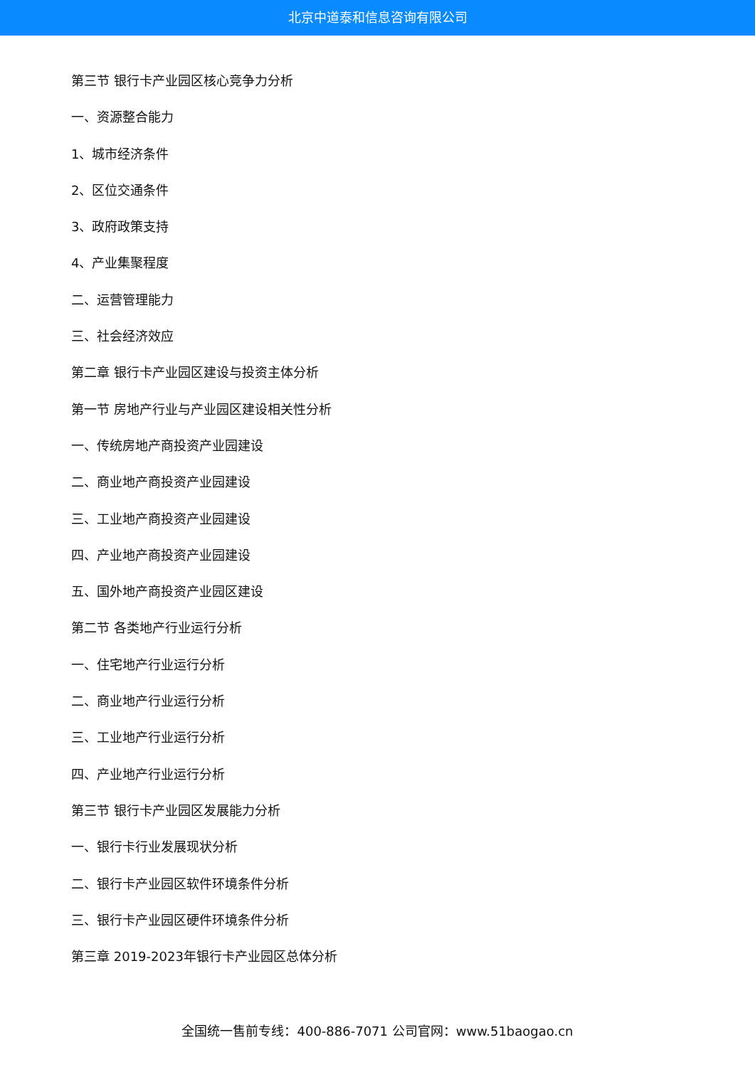北京中道泰和信息咨询有限公司
第三节 银行卡产业园区核心竞争力分析
一、资源整合能力
1、城市经济条件
2、区位交通条件
3、政府政策支持
4、产业集聚程度
二、运营管理能力
三、社会经济效应
第二章 银行卡产业园区建设与投资主体分析
第一节 房地产行业与产业园区建设相关性分析
一、传统房地产商投资产业园建设
二、商业地产商投资产业园建设
三、工业地产商投资产业园建设
四、产业地产商投资产业园建设
五、国外地产商投资产业园区建设
第二节 各类地产行业运行分析
一、住宅地产行业运行分析
二、商业地产行业运行分析
三、工业地产行业运行分析
四、产业地产行业运行分析
第三节 银行卡产业园区发展能力分析
一、银行卡行业发展现状分析
二、银行卡产业园区软件环境条件分析
三、银行卡产业园区硬件环境条件分析
第三章 2019-2023年银行卡产业园区总体分析
全国统一售前专线：400-886-7071 公司官网：www.51baogao.cn